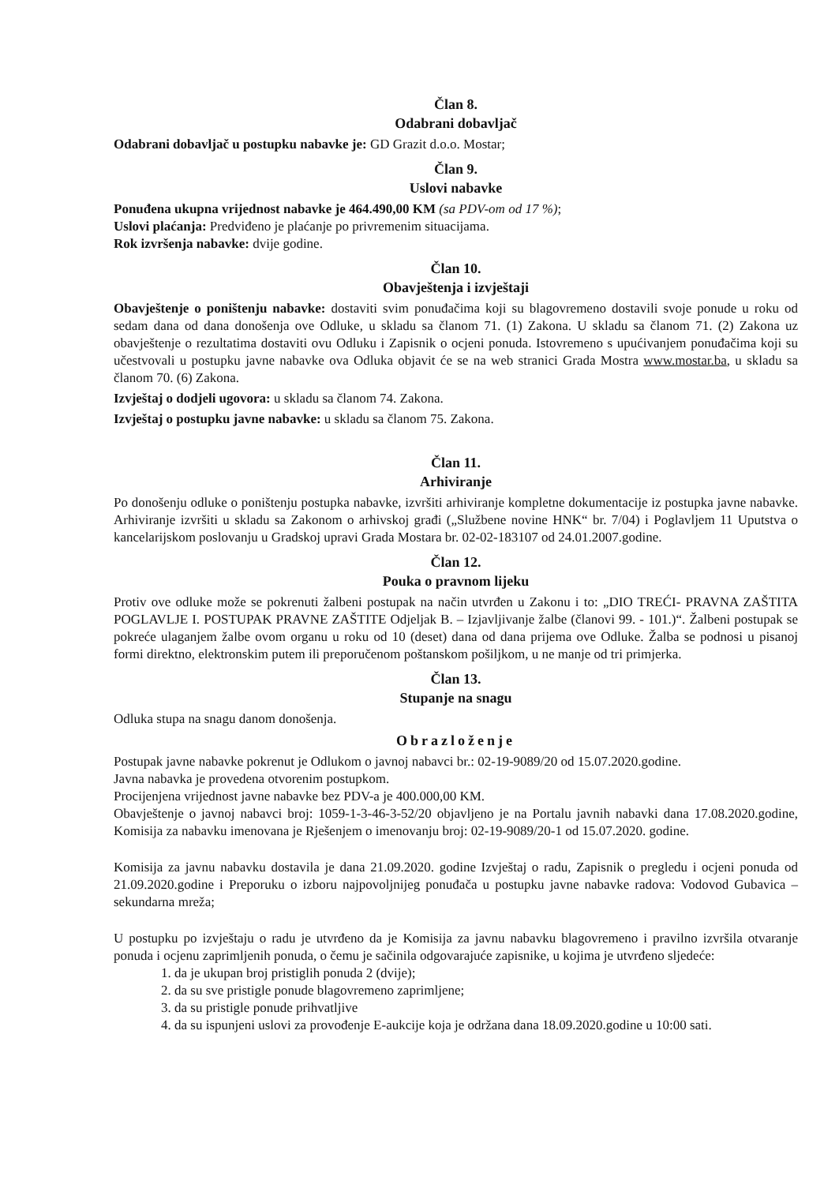Član 8.
Odabrani dobavljač
Odabrani dobavljač u postupku nabavke je: GD Grazit d.o.o. Mostar;
Član 9.
Uslovi nabavke
Ponuđena ukupna vrijednost nabavke je 464.490,00 KM (sa PDV-om od 17 %);
Uslovi plaćanja: Predviđeno je plaćanje po privremenim situacijama.
Rok izvršenja nabavke: dvije godine.
Član 10.
Obavještenja i izvještaji
Obavještenje o poništenju nabavke: dostaviti svim ponuđačima koji su blagovremeno dostavili svoje ponude u roku od sedam dana od dana donošenja ove Odluke, u skladu sa članom 71. (1) Zakona. U skladu sa članom 71. (2) Zakona uz obavještenje o rezultatima dostaviti ovu Odluku i Zapisnik o ocjeni ponuda. Istovremeno s upućivanjem ponuđačima koji su učestvovali u postupku javne nabavke ova Odluka objavit će se na web stranici Grada Mostra www.mostar.ba, u skladu sa članom 70. (6) Zakona.
Izvještaj o dodjeli ugovora: u skladu sa članom 74. Zakona.
Izvještaj o postupku javne nabavke: u skladu sa članom 75. Zakona.
Član 11.
Arhiviranje
Po donošenju odluke o poništenju postupka nabavke, izvršiti arhiviranje kompletne dokumentacije iz postupka javne nabavke. Arhiviranje izvršiti u skladu sa Zakonom o arhivskoj građi („Službene novine HNK“ br. 7/04) i Poglavljem 11 Uputstva o kancelarijskom poslovanju u Gradskoj upravi Grada Mostara br. 02-02-183107 od 24.01.2007.godine.
Član 12.
Pouka o pravnom lijeku
Protiv ove odluke može se pokrenuti žalbeni postupak na način utvrđen u Zakonu i to: „DIO TREĆI- PRAVNA ZAŠTITA POGLAVLJE I. POSTUPAK PRAVNE ZAŠTITE Odjeljak B. – Izjavljivanje žalbe (članovi 99. - 101.)“. Žalbeni postupak se pokreće ulaganjem žalbe ovom organu u roku od 10 (deset) dana od dana prijema ove Odluke. Žalba se podnosi u pisanoj formi direktno, elektronskim putem ili preporučenom poštanskom pošiljkom, u ne manje od tri primjerka.
Član 13.
Stupanje na snagu
Odluka stupa na snagu danom donošenja.
Obrazloženje
Postupak javne nabavke pokrenut je Odlukom o javnoj nabavci br.: 02-19-9089/20 od 15.07.2020.godine.
Javna nabavka je provedena otvorenim postupkom.
Procijenjena vrijednost javne nabavke bez PDV-a je 400.000,00 KM.
Obavještenje o javnoj nabavci broj: 1059-1-3-46-3-52/20 objavljeno je na Portalu javnih nabavki dana 17.08.2020.godine, Komisija za nabavku imenovana je Rješenjem o imenovanju broj: 02-19-9089/20-1 od 15.07.2020. godine.
Komisija za javnu nabavku dostavila je dana 21.09.2020. godine Izvještaj o radu, Zapisnik o pregledu i ocjeni ponuda od 21.09.2020.godine i Preporuku o izboru najpovoljnijeg ponuđača u postupku javne nabavke radova: Vodovod Gubavica –sekundarna mreža;
U postupku po izvještaju o radu je utvrđeno da je Komisija za javnu nabavku blagovremeno i pravilno izvršila otvaranje ponuda i ocjenu zaprimljenih ponuda, o čemu je sačinila odgovarajuće zapisnike, u kojima je utvrđeno sljedeće:
1. da je ukupan broj pristiglih ponuda 2 (dvije);
2. da su sve pristigle ponude blagovremeno zaprimljene;
3. da su pristigle ponude prihvatljive
4. da su ispunjeni uslovi za provođenje E-aukcije koja je održana dana 18.09.2020.godine u 10:00 sati.